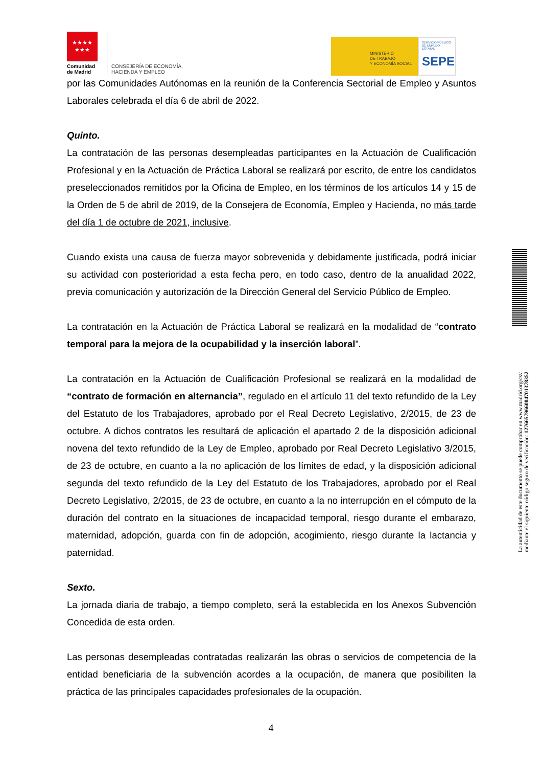★★★★
★★★
Comunidad
de Madrid
CONSEJERÍA DE ECONOMÍA,
HACIENDA Y EMPLEO
MINISTERIO
DE TRABAJO
Y ECONOMÍA SOCIAL
SERVICIO PÚBLICO DE EMPLEO ESTATAL
SEPE
por las Comunidades Autónomas en la reunión de la Conferencia Sectorial de Empleo y Asuntos Laborales celebrada el día 6 de abril de 2022.
Quinto.
La contratación de las personas desempleadas participantes en la Actuación de Cualificación Profesional y en la Actuación de Práctica Laboral se realizará por escrito, de entre los candidatos preseleccionados remitidos por la Oficina de Empleo, en los términos de los artículos 14 y 15 de la Orden de 5 de abril de 2019, de la Consejera de Economía, Empleo y Hacienda, no más tarde del día 1 de octubre de 2021, inclusive.
Cuando exista una causa de fuerza mayor sobrevenida y debidamente justificada, podrá iniciar su actividad con posterioridad a esta fecha pero, en todo caso, dentro de la anualidad 2022, previa comunicación y autorización de la Dirección General del Servicio Público de Empleo.
La contratación en la Actuación de Práctica Laboral se realizará en la modalidad de “contrato temporal para la mejora de la ocupabilidad y la inserción laboral”.
La contratación en la Actuación de Cualificación Profesional se realizará en la modalidad de “contrato de formación en alternancia”, regulado en el artículo 11 del texto refundido de la Ley del Estatuto de los Trabajadores, aprobado por el Real Decreto Legislativo, 2/2015, de 23 de octubre. A dichos contratos les resultará de aplicación el apartado 2 de la disposición adicional novena del texto refundido de la Ley de Empleo, aprobado por Real Decreto Legislativo 3/2015, de 23 de octubre, en cuanto a la no aplicación de los límites de edad, y la disposición adicional segunda del texto refundido de la Ley del Estatuto de los Trabajadores, aprobado por el Real Decreto Legislativo, 2/2015, de 23 de octubre, en cuanto a la no interrupción en el cómputo de la duración del contrato en la situaciones de incapacidad temporal, riesgo durante el embarazo, maternidad, adopción, guarda con fin de adopción, acogimiento, riesgo durante la lactancia y paternidad.
Sexto.
La jornada diaria de trabajo, a tiempo completo, será la establecida en los Anexos Subvención Concedida de esta orden.
Las personas desempleadas contratadas realizarán las obras o servicios de competencia de la entidad beneficiaria de la subvención acordes a la ocupación, de manera que posibiliten la práctica de las principales capacidades profesionales de la ocupación.
La autenticidad de este documento se puede comprobar en www.madrid.org/csv
mediante el siguiente código seguro de verificación: 1276657966084701378352
4